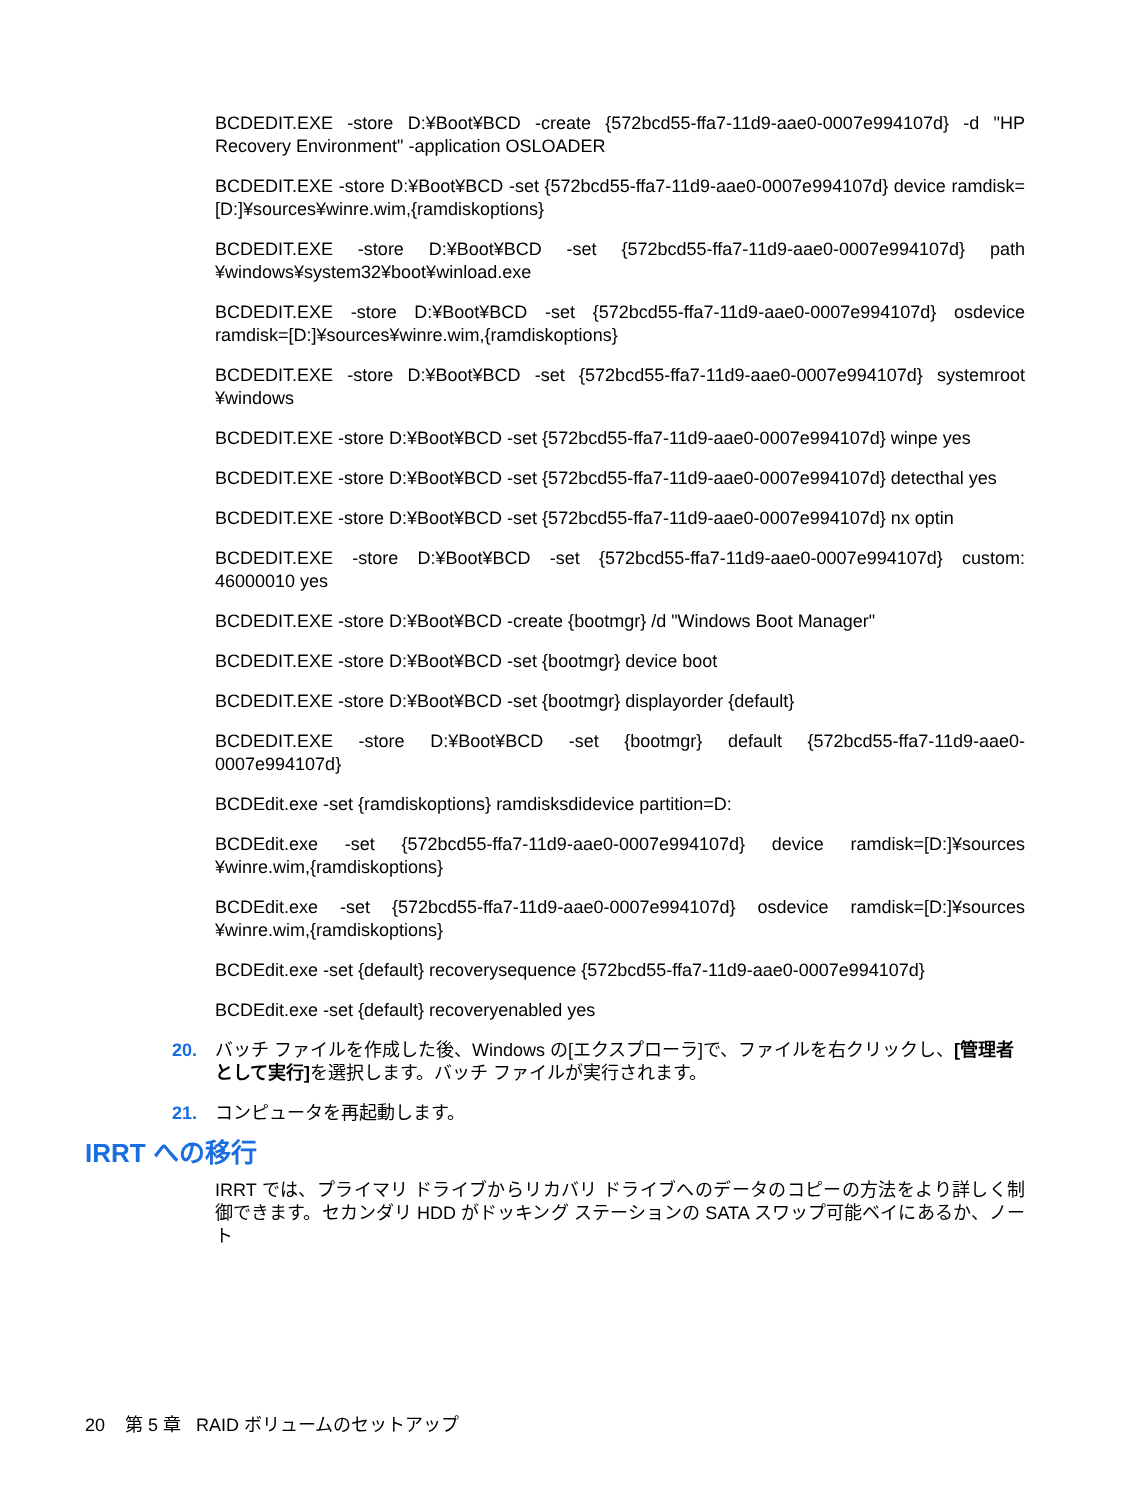BCDEDIT.EXE -store D:¥Boot¥BCD -create {572bcd55-ffa7-11d9-aae0-0007e994107d} -d "HP Recovery Environment" -application OSLOADER
BCDEDIT.EXE -store D:¥Boot¥BCD -set {572bcd55-ffa7-11d9-aae0-0007e994107d} device ramdisk=[D:]¥sources¥winre.wim,{ramdiskoptions}
BCDEDIT.EXE -store D:¥Boot¥BCD -set {572bcd55-ffa7-11d9-aae0-0007e994107d} path ¥windows¥system32¥boot¥winload.exe
BCDEDIT.EXE -store D:¥Boot¥BCD -set {572bcd55-ffa7-11d9-aae0-0007e994107d} osdevice ramdisk=[D:]¥sources¥winre.wim,{ramdiskoptions}
BCDEDIT.EXE -store D:¥Boot¥BCD -set {572bcd55-ffa7-11d9-aae0-0007e994107d} systemroot ¥windows
BCDEDIT.EXE -store D:¥Boot¥BCD -set {572bcd55-ffa7-11d9-aae0-0007e994107d} winpe yes
BCDEDIT.EXE -store D:¥Boot¥BCD -set {572bcd55-ffa7-11d9-aae0-0007e994107d} detecthal yes
BCDEDIT.EXE -store D:¥Boot¥BCD -set {572bcd55-ffa7-11d9-aae0-0007e994107d} nx optin
BCDEDIT.EXE -store D:¥Boot¥BCD -set {572bcd55-ffa7-11d9-aae0-0007e994107d} custom: 46000010 yes
BCDEDIT.EXE -store D:¥Boot¥BCD -create {bootmgr} /d "Windows Boot Manager"
BCDEDIT.EXE -store D:¥Boot¥BCD -set {bootmgr} device boot
BCDEDIT.EXE -store D:¥Boot¥BCD -set {bootmgr} displayorder {default}
BCDEDIT.EXE -store D:¥Boot¥BCD -set {bootmgr} default {572bcd55-ffa7-11d9-aae0-0007e994107d}
BCDEdit.exe -set {ramdiskoptions} ramdisksdidevice partition=D:
BCDEdit.exe -set {572bcd55-ffa7-11d9-aae0-0007e994107d} device ramdisk=[D:]¥sources ¥winre.wim,{ramdiskoptions}
BCDEdit.exe -set {572bcd55-ffa7-11d9-aae0-0007e994107d} osdevice ramdisk=[D:]¥sources ¥winre.wim,{ramdiskoptions}
BCDEdit.exe -set {default} recoverysequence {572bcd55-ffa7-11d9-aae0-0007e994107d}
BCDEdit.exe -set {default} recoveryenabled yes
20. バッチ ファイルを作成した後、Windows の[エクスプローラ]で、ファイルを右クリックし、[管理者として実行] を選択します。バッチ ファイルが実行されます。
21. コンピュータを再起動します。
IRRT への移行
IRRT では、プライマリ ドライブからリカバリ ドライブへのデータのコピーの方法をより詳しく制御できます。セカンダリ HDD がドッキング ステーションの SATA スワップ可能ベイにあるか、ノート
20 第 5 章 RAID ボリュームのセットアップ